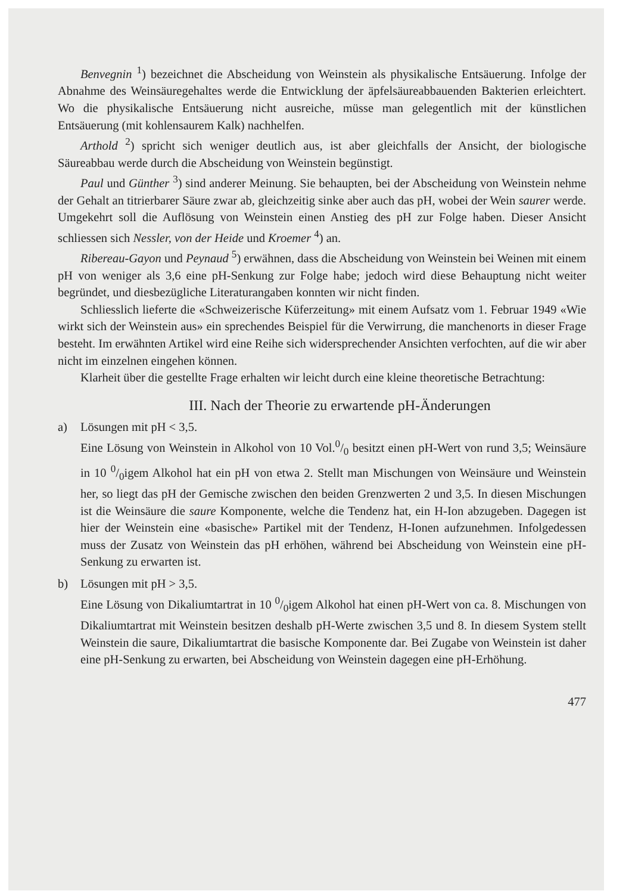Benvegnin <sup>1</sup>) bezeichnet die Abscheidung von Weinstein als physikalische Entsäuerung. Infolge der Abnahme des Weinsäuregehaltes werde die Entwicklung der äpfelsäureabbauenden Bakterien erleichtert. Wo die physikalische Entsäuerung nicht ausreiche, müsse man gelegentlich mit der künstlichen Entsäuerung (mit kohlensaurem Kalk) nachhelfen.
Arthold <sup>2</sup>) spricht sich weniger deutlich aus, ist aber gleichfalls der Ansicht, der biologische Säureabbau werde durch die Abscheidung von Weinstein begünstigt.
Paul und Günther <sup>3</sup>) sind anderer Meinung. Sie behaupten, bei der Abscheidung von Weinstein nehme der Gehalt an titrierbarer Säure zwar ab, gleichzeitig sinke aber auch das pH, wobei der Wein saurer werde. Umgekehrt soll die Auflösung von Weinstein einen Anstieg des pH zur Folge haben. Dieser Ansicht schliessen sich Nessler, von der Heide und Kroemer <sup>4</sup>) an.
Ribereau-Gayon und Peynaud <sup>5</sup>) erwähnen, dass die Abscheidung von Weinstein bei Weinen mit einem pH von weniger als 3,6 eine pH-Senkung zur Folge habe; jedoch wird diese Behauptung nicht weiter begründet, und diesbezügliche Literaturangaben konnten wir nicht finden.
Schliesslich lieferte die «Schweizerische Küferzeitung» mit einem Aufsatz vom 1. Februar 1949 «Wie wirkt sich der Weinstein aus» ein sprechendes Beispiel für die Verwirrung, die manchenorts in dieser Frage besteht. Im erwähnten Artikel wird eine Reihe sich widersprechender Ansichten verfochten, auf die wir aber nicht im einzelnen eingehen können.
Klarheit über die gestellte Frage erhalten wir leicht durch eine kleine theoretische Betrachtung:
III. Nach der Theorie zu erwartende pH-Änderungen
a) Lösungen mit pH < 3,5.
Eine Lösung von Weinstein in Alkohol von 10 Vol.0/0 besitzt einen pH-Wert von rund 3,5; Weinsäure in 10 0/0igem Alkohol hat ein pH von etwa 2. Stellt man Mischungen von Weinsäure und Weinstein her, so liegt das pH der Gemische zwischen den beiden Grenzwerten 2 und 3,5. In diesen Mischungen ist die Weinsäure die saure Komponente, welche die Tendenz hat, ein H-Ion abzugeben. Dagegen ist hier der Weinstein eine «basische» Partikel mit der Tendenz, H-Ionen aufzunehmen. Infolgedessen muss der Zusatz von Weinstein das pH erhöhen, während bei Abscheidung von Weinstein eine pH-Senkung zu erwarten ist.
b) Lösungen mit pH > 3,5.
Eine Lösung von Dikaliumtartrat in 10 0/0igem Alkohol hat einen pH-Wert von ca. 8. Mischungen von Dikaliumtartrat mit Weinstein besitzen deshalb pH-Werte zwischen 3,5 und 8. In diesem System stellt Weinstein die saure, Dikaliumtartrat die basische Komponente dar. Bei Zugabe von Weinstein ist daher eine pH-Senkung zu erwarten, bei Abscheidung von Weinstein dagegen eine pH-Erhöhung.
477